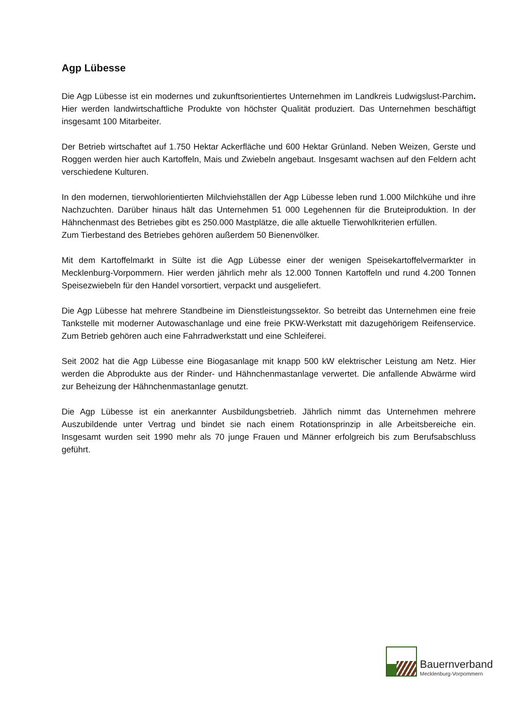Agp Lübesse
Die Agp Lübesse ist ein modernes und zukunftsorientiertes Unternehmen im Landkreis Ludwigslust-Parchim. Hier werden landwirtschaftliche Produkte von höchster Qualität produziert. Das Unternehmen beschäftigt insgesamt 100 Mitarbeiter.
Der Betrieb wirtschaftet auf 1.750 Hektar Ackerfläche und 600 Hektar Grünland. Neben Weizen, Gerste und Roggen werden hier auch Kartoffeln, Mais und Zwiebeln angebaut. Insgesamt wachsen auf den Feldern acht verschiedene Kulturen.
In den modernen, tierwohlorientierten Milchviehställen der Agp Lübesse leben rund 1.000 Milchkühe und ihre Nachzuchten. Darüber hinaus hält das Unternehmen 51 000 Legehennen für die Bruteiproduktion. In der Hähnchenmast des Betriebes gibt es 250.000 Mastplätze, die alle aktuelle Tierwohlkriterien erfüllen.
Zum Tierbestand des Betriebes gehören außerdem 50 Bienenvölker.
Mit dem Kartoffelmarkt in Sülte ist die Agp Lübesse einer der wenigen Speisekartoffelvermarkter in Mecklenburg-Vorpommern. Hier werden jährlich mehr als 12.000 Tonnen Kartoffeln und rund 4.200 Tonnen Speisezwiebeln für den Handel vorsortiert, verpackt und ausgeliefert.
Die Agp Lübesse hat mehrere Standbeine im Dienstleistungssektor. So betreibt das Unternehmen eine freie Tankstelle mit moderner Autowaschanlage und eine freie PKW-Werkstatt mit dazugehörigem Reifenservice. Zum Betrieb gehören auch eine Fahrradwerkstatt und eine Schleiferei.
Seit 2002 hat die Agp Lübesse eine Biogasanlage mit knapp 500 kW elektrischer Leistung am Netz. Hier werden die Abprodukte aus der Rinder- und Hähnchenmastanlage verwertet. Die anfallende Abwärme wird zur Beheizung der Hähnchenmastanlage genutzt.
Die Agp Lübesse ist ein anerkannter Ausbildungsbetrieb. Jährlich nimmt das Unternehmen mehrere Auszubildende unter Vertrag und bindet sie nach einem Rotationsprinzip in alle Arbeitsbereiche ein. Insgesamt wurden seit 1990 mehr als 70 junge Frauen und Männer erfolgreich bis zum Berufsabschluss geführt.
Bauernverband
Mecklenburg-Vorpommern